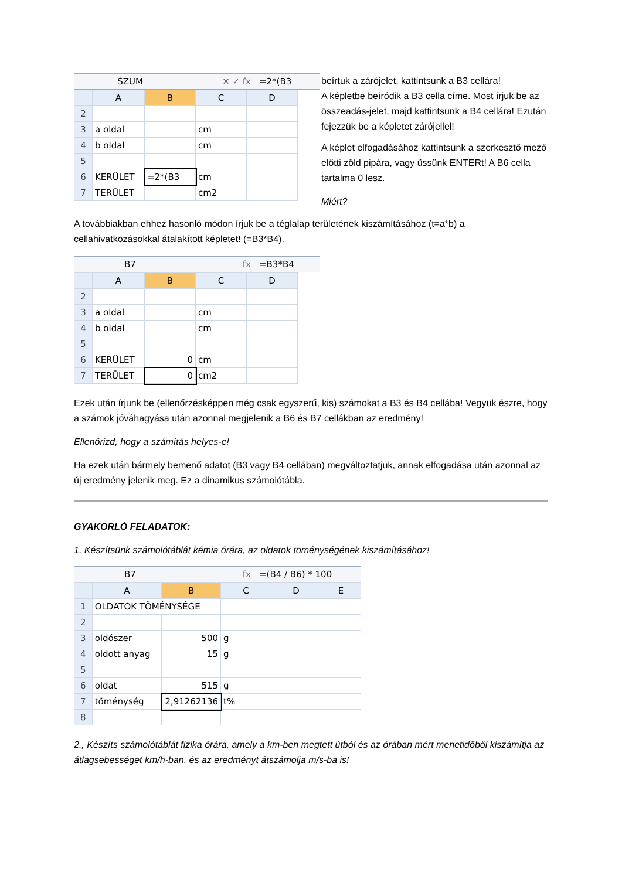SZUM ✕ ✓ fx =2*(B3
| | A | B | C | D |
| --- | --- | --- | --- | --- |
| 2 | | | | |
| 3 | a oldal | | cm | |
| 4 | b oldal | | cm | |
| 5 | | | | |
| 6 | KERÜLET | =2*(B3 | cm | |
| 7 | TERÜLET | | cm2 | |
beírtuk a zárójelet, kattintsunk a B3 cellára!
A képletbe beíródik a B3 cella címe. Most írjuk be az összeadás-jelet, majd kattintsunk a B4 cellára! Ezután fejezzük be a képletet zárójellel!
A képlet elfogadásához kattintsunk a szerkesztő mező előtti zöld pipára, vagy üssünk ENTERt! A B6 cella tartalma 0 lesz.
Miért?
A továbbiakban ehhez hasonló módon írjuk be a téglalap területének kiszámításához (t=a*b) a cellahivatkozásokkal átalakított képletet! (=B3*B4).
B7 fx =B3*B4
| | A | B | C | D |
| --- | --- | --- | --- | --- |
| 2 | | | | |
| 3 | a oldal | | cm | |
| 4 | b oldal | | cm | |
| 5 | | | | |
| 6 | KERÜLET | 0 | cm | |
| 7 | TERÜLET | 0 | cm2 | |
Ezek után írjunk be (ellenőrzésképpen még csak egyszerű, kis) számokat a B3 és B4 cellába! Vegyük észre, hogy a számok jóváhagyása után azonnal megjelenik a B6 és B7 cellákban az eredmény!
Ellenőrizd, hogy a számítás helyes-e!
Ha ezek után bármely bemenő adatot (B3 vagy B4 cellában) megváltoztatjuk, annak elfogadása után azonnal az új eredmény jelenik meg. Ez a dinamikus számolótábla.
GYAKORLÓ FELADATOK:
1. Készítsünk számolótáblát kémia órára, az oldatok töménységének kiszámításához!
B7 fx =(B4 / B6) * 100
| | A | B | C | D | E |
| --- | --- | --- | --- | --- | --- |
| 1 | OLDATOK TÖMÉNYSÉGE | | | | |
| 2 | | | | | |
| 3 | oldószer | 500 | g | | |
| 4 | oldott anyag | 15 | g | | |
| 5 | | | | | |
| 6 | oldat | 515 | g | | |
| 7 | töménység | 2,91262136 | t% | | |
| 8 | | | | | |
2., Készíts számolótáblát fizika órára, amely a km-ben megtett útból és az órában mért menetidőből kiszámítja az átlagsebességet km/h-ban, és az eredményt átszámolja m/s-ba is!